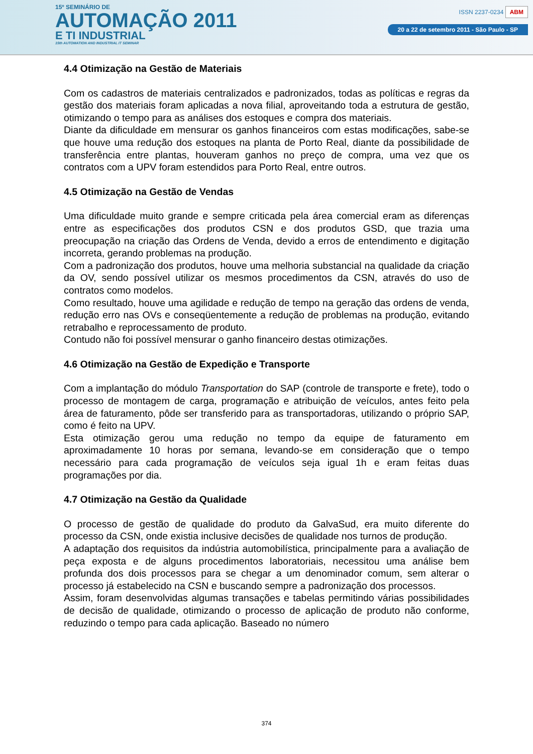15º SEMINÁRIO DE
AUTOMAÇÃO 2011
E TI INDUSTRIAL
15th AUTOMATION AND INDUSTRIAL IT SEMINAR
ISSN 2237-0234 ABM
20 a 22 de setembro 2011 - São Paulo - SP
4.4 Otimização na Gestão de Materiais
Com os cadastros de materiais centralizados e padronizados, todas as políticas e regras da gestão dos materiais foram aplicadas a nova filial, aproveitando toda a estrutura de gestão, otimizando o tempo para as análises dos estoques e compra dos materiais.
Diante da dificuldade em mensurar os ganhos financeiros com estas modificações, sabe-se que houve uma redução dos estoques na planta de Porto Real, diante da possibilidade de transferência entre plantas, houveram ganhos no preço de compra, uma vez que os contratos com a UPV foram estendidos para Porto Real, entre outros.
4.5 Otimização na Gestão de Vendas
Uma dificuldade muito grande e sempre criticada pela área comercial eram as diferenças entre as especificações dos produtos CSN e dos produtos GSD, que trazia uma preocupação na criação das Ordens de Venda, devido a erros de entendimento e digitação incorreta, gerando problemas na produção.
Com a padronização dos produtos, houve uma melhoria substancial na qualidade da criação da OV, sendo possível utilizar os mesmos procedimentos da CSN, através do uso de contratos como modelos.
Como resultado, houve uma agilidade e redução de tempo na geração das ordens de venda, redução erro nas OVs e conseqüentemente a redução de problemas na produção, evitando retrabalho e reprocessamento de produto.
Contudo não foi possível mensurar o ganho financeiro destas otimizações.
4.6 Otimização na Gestão de Expedição e Transporte
Com a implantação do módulo Transportation do SAP (controle de transporte e frete), todo o processo de montagem de carga, programação e atribuição de veículos, antes feito pela área de faturamento, pôde ser transferido para as transportadoras, utilizando o próprio SAP, como é feito na UPV.
Esta otimização gerou uma redução no tempo da equipe de faturamento em aproximadamente 10 horas por semana, levando-se em consideração que o tempo necessário para cada programação de veículos seja igual 1h e eram feitas duas programações por dia.
4.7 Otimização na Gestão da Qualidade
O processo de gestão de qualidade do produto da GalvaSud, era muito diferente do processo da CSN, onde existia inclusive decisões de qualidade nos turnos de produção.
A adaptação dos requisitos da indústria automobilística, principalmente para a avaliação de peça exposta e de alguns procedimentos laboratoriais, necessitou uma análise bem profunda dos dois processos para se chegar a um denominador comum, sem alterar o processo já estabelecido na CSN e buscando sempre a padronização dos processos.
Assim, foram desenvolvidas algumas transações e tabelas permitindo várias possibilidades de decisão de qualidade, otimizando o processo de aplicação de produto não conforme, reduzindo o tempo para cada aplicação. Baseado no número
374